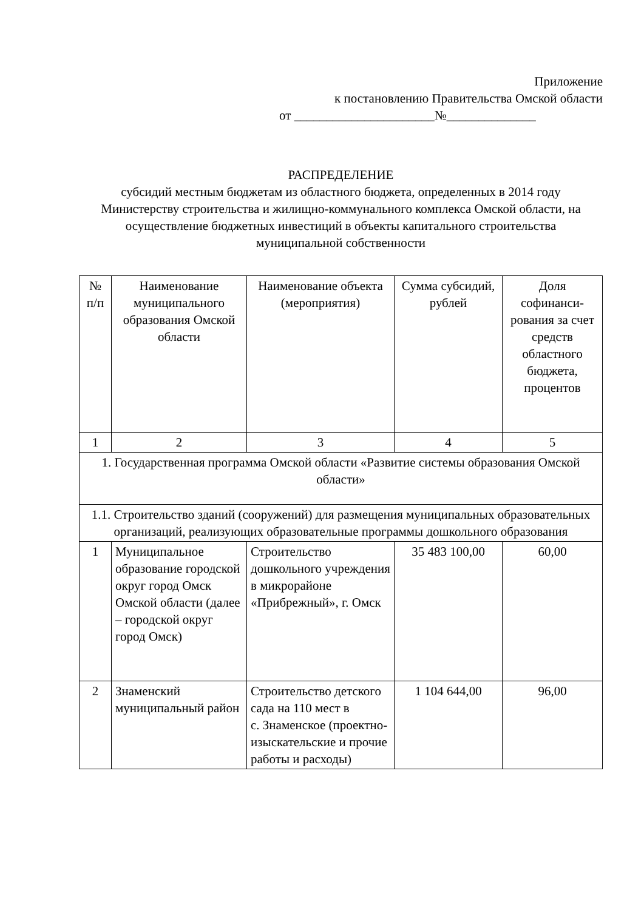Приложение
к постановлению Правительства Омской области
от ______________________№______________
РАСПРЕДЕЛЕНИЕ
субсидий местным бюджетам из областного бюджета, определенных в 2014 году Министерству строительства и жилищно-коммунального комплекса Омской области, на осуществление бюджетных инвестиций в объекты капитального строительства муниципальной собственности
| № п/п | Наименование муниципального образования Омской области | Наименование объекта (мероприятия) | Сумма субсидий, рублей | Доля софинанси-рования за счет средств областного бюджета, процентов |
| --- | --- | --- | --- | --- |
| 1 | 2 | 3 | 4 | 5 |
| 1. Государственная программа Омской области «Развитие системы образования Омской области» | | | | |
| 1.1. Строительство зданий (сооружений) для размещения муниципальных образовательных организаций, реализующих образовательные программы дошкольного образования | | | | |
| 1 | Муниципальное образование городской округ город Омск Омской области (далее – городской округ город Омск) | Строительство дошкольного учреждения в микрорайоне «Прибрежный», г. Омск | 35 483 100,00 | 60,00 |
| 2 | Знаменский муниципальный район | Строительство детского сада на 110 мест в с. Знаменское (проектно-изыскательские и прочие работы и расходы) | 1 104 644,00 | 96,00 |